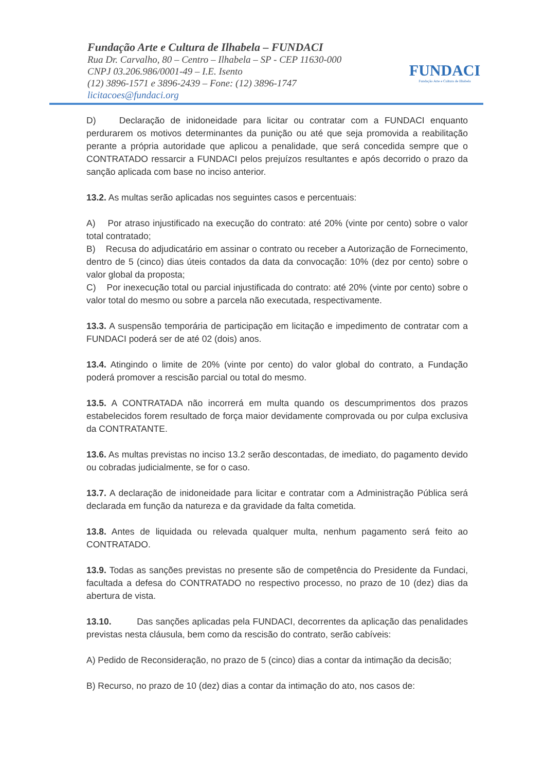Fundação Arte e Cultura de Ilhabela – FUNDACI
Rua Dr. Carvalho, 80 – Centro – Ilhabela – SP - CEP 11630-000
CNPJ 03.206.986/0001-49 – I.E. Isento
(12) 3896-1571 e 3896-2439 – Fone: (12) 3896-1747
licitacoes@fundaci.org
FUNDACI
Fundação Arte e Cultura de Ilhabela
D) Declaração de inidoneidade para licitar ou contratar com a FUNDACI enquanto perdurarem os motivos determinantes da punição ou até que seja promovida a reabilitação perante a própria autoridade que aplicou a penalidade, que será concedida sempre que o CONTRATADO ressarcir a FUNDACI pelos prejuízos resultantes e após decorrido o prazo da sanção aplicada com base no inciso anterior.
13.2. As multas serão aplicadas nos seguintes casos e percentuais:
A) Por atraso injustificado na execução do contrato: até 20% (vinte por cento) sobre o valor total contratado;
B) Recusa do adjudicatário em assinar o contrato ou receber a Autorização de Fornecimento, dentro de 5 (cinco) dias úteis contados da data da convocação: 10% (dez por cento) sobre o valor global da proposta;
C) Por inexecução total ou parcial injustificada do contrato: até 20% (vinte por cento) sobre o valor total do mesmo ou sobre a parcela não executada, respectivamente.
13.3. A suspensão temporária de participação em licitação e impedimento de contratar com a FUNDACI poderá ser de até 02 (dois) anos.
13.4. Atingindo o limite de 20% (vinte por cento) do valor global do contrato, a Fundação poderá promover a rescisão parcial ou total do mesmo.
13.5. A CONTRATADA não incorrerá em multa quando os descumprimentos dos prazos estabelecidos forem resultado de força maior devidamente comprovada ou por culpa exclusiva da CONTRATANTE.
13.6. As multas previstas no inciso 13.2 serão descontadas, de imediato, do pagamento devido ou cobradas judicialmente, se for o caso.
13.7. A declaração de inidoneidade para licitar e contratar com a Administração Pública será declarada em função da natureza e da gravidade da falta cometida.
13.8. Antes de liquidada ou relevada qualquer multa, nenhum pagamento será feito ao CONTRATADO.
13.9. Todas as sanções previstas no presente são de competência do Presidente da Fundaci, facultada a defesa do CONTRATADO no respectivo processo, no prazo de 10 (dez) dias da abertura de vista.
13.10. Das sanções aplicadas pela FUNDACI, decorrentes da aplicação das penalidades previstas nesta cláusula, bem como da rescisão do contrato, serão cabíveis:
A) Pedido de Reconsideração, no prazo de 5 (cinco) dias a contar da intimação da decisão;
B) Recurso, no prazo de 10 (dez) dias a contar da intimação do ato, nos casos de: